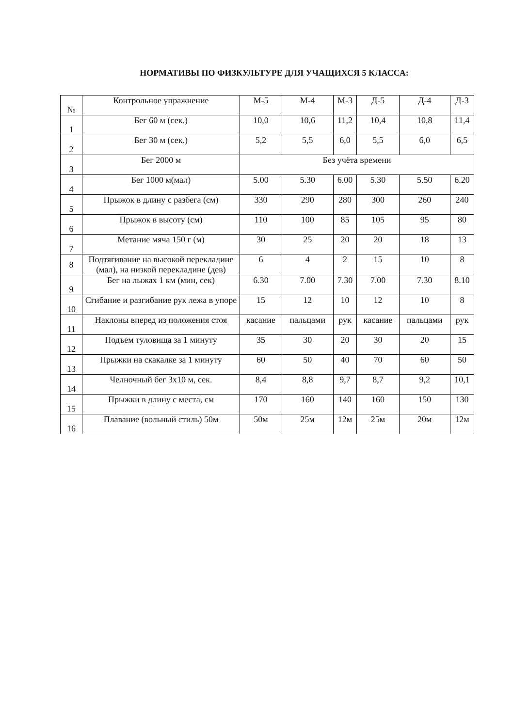НОРМАТИВЫ ПО ФИЗКУЛЬТУРЕ ДЛЯ УЧАЩИХСЯ 5 КЛАССА:
| № | Контрольное упражнение | М-5 | М-4 | М-3 | Д-5 | Д-4 | Д-3 |
| 1 | Бег 60 м (сек.) | 10,0 | 10,6 | 11,2 | 10,4 | 10,8 | 11,4 |
| 2 | Бег 30 м (сек.) | 5,2 | 5,5 | 6,0 | 5,5 | 6,0 | 6,5 |
| 3 | Бег 2000 м | Без учёта времени | | | | | |
| 4 | Бег 1000 м(мал) | 5.00 | 5.30 | 6.00 | 5.30 | 5.50 | 6.20 |
| 5 | Прыжок в длину с разбега (см) | 330 | 290 | 280 | 300 | 260 | 240 |
| 6 | Прыжок в высоту (см) | 110 | 100 | 85 | 105 | 95 | 80 |
| 7 | Метание мяча 150 г (м) | 30 | 25 | 20 | 20 | 18 | 13 |
| 8 | Подтягивание на высокой перекладине (мал), на низкой перекладине (дев) | 6 | 4 | 2 | 15 | 10 | 8 |
| 9 | Бег на лыжах 1 км (мин, сек) | 6.30 | 7.00 | 7.30 | 7.00 | 7.30 | 8.10 |
| 10 | Сгибание и разгибание рук лежа в упоре | 15 | 12 | 10 | 12 | 10 | 8 |
| 11 | Наклоны вперед из положения стоя | касание | пальцами | рук | касание | пальцами | рук |
| 12 | Подъем туловища за 1 минуту | 35 | 30 | 20 | 30 | 20 | 15 |
| 13 | Прыжки на скакалке за 1 минуту | 60 | 50 | 40 | 70 | 60 | 50 |
| 14 | Челночный бег 3x10 м, сек. | 8,4 | 8,8 | 9,7 | 8,7 | 9,2 | 10,1 |
| 15 | Прыжки в длину с места, см | 170 | 160 | 140 | 160 | 150 | 130 |
| 16 | Плавание (вольный стиль) 50м | 50м | 25м | 12м | 25м | 20м | 12м |